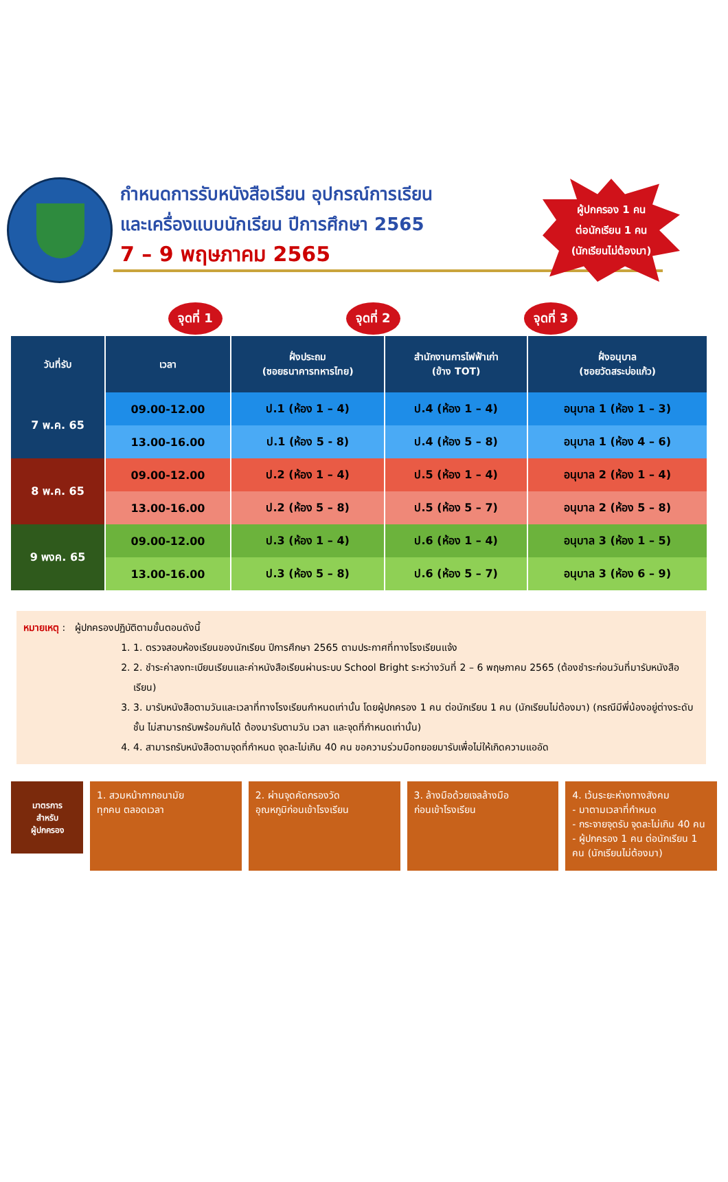กำหนดการรับหนังสือเรียน อุปกรณ์การเรียน
และเครื่องแบบนักเรียน ปีการศึกษา 2565
7 – 9 พฤษภาคม 2565
ผู้ปกครอง 1 คน
ต่อนักเรียน 1 คน
(นักเรียนไม่ต้องมา)
จุดที่ 1 จุดที่ 2 จุดที่ 3
| วันที่รับ | เวลา | ฝั่งประถม (ซอยธนาคารทหารไทย) | สำนักงานการไฟฟ้าเก่า (ข้าง TOT) | ฝั่งอนุบาล (ซอยวัดสระบ่อแก้ว) |
| --- | --- | --- | --- | --- |
| 7 พ.ค. 65 | 09.00-12.00 | ป.1 (ห้อง 1 – 4) | ป.4 (ห้อง 1 – 4) | อนุบาล 1 (ห้อง 1 – 3) |
| | 13.00-16.00 | ป.1 (ห้อง 5 - 8) | ป.4 (ห้อง 5 – 8) | อนุบาล 1 (ห้อง 4 – 6) |
| 8 พ.ค. 65 | 09.00-12.00 | ป.2 (ห้อง 1 – 4) | ป.5 (ห้อง 1 – 4) | อนุบาล 2 (ห้อง 1 – 4) |
| | 13.00-16.00 | ป.2 (ห้อง 5 – 8) | ป.5 (ห้อง 5 – 7) | อนุบาล 2 (ห้อง 5 – 8) |
| 9 พงค. 65 | 09.00-12.00 | ป.3 (ห้อง 1 – 4) | ป.6 (ห้อง 1 – 4) | อนุบาล 3 (ห้อง 1 – 5) |
| | 13.00-16.00 | ป.3 (ห้อง 5 – 8) | ป.6 (ห้อง 5 – 7) | อนุบาล 3 (ห้อง 6 – 9) |
หมายเหตุ : ผู้ปกครองปฏิบัติตามขั้นตอนดังนี้
1. 1. ตรวจสอบห้องเรียนของนักเรียน ปีการศึกษา 2565 ตามประกาศที่ทางโรงเรียนแจ้ง
2. 2. ชำระค่าลงทะเบียนเรียนและค่าหนังสือเรียนผ่านระบบ School Bright ระหว่างวันที่ 2 – 6 พฤษภาคม 2565 (ต้องชำระก่อนวันที่มารับหนังสือเรียน)
3. 3. มารับหนังสือตามวันและเวลาที่ทางโรงเรียนกำหนดเท่านั้น โดยผู้ปกครอง 1 คน ต่อนักเรียน 1 คน (นักเรียนไม่ต้องมา) (กรณีมีพี่น้องอยู่ต่างระดับชั้น ไม่สามารถรับพร้อมกันได้ ต้องมารับตามวัน เวลา และจุดที่กำหนดเท่านั้น)
4. 4. สามารถรับหนังสือตามจุดที่กำหนด จุดละไม่เกิน 40 คน ขอความร่วมมือทยอยมารับเพื่อไม่ให้เกิดความแออัด
มาตรการ
สำหรับ
ผู้ปกครอง
1. สวมหน้ากากอนามัย
ทุกคน ตลอดเวลา
2. ผ่านจุดคัดกรองวัด
อุณหภูมิก่อนเข้าโรงเรียน
3. ล้างมือด้วยเจลล้างมือ
ก่อนเข้าโรงเรียน
4. เว้นระยะห่างทางสังคม
- มาตามเวลาที่กำหนด
- กระจายจุดรับ จุดละไม่เกิน 40 คน
- ผู้ปกครอง 1 คน ต่อนักเรียน 1 คน (นักเรียนไม่ต้องมา)